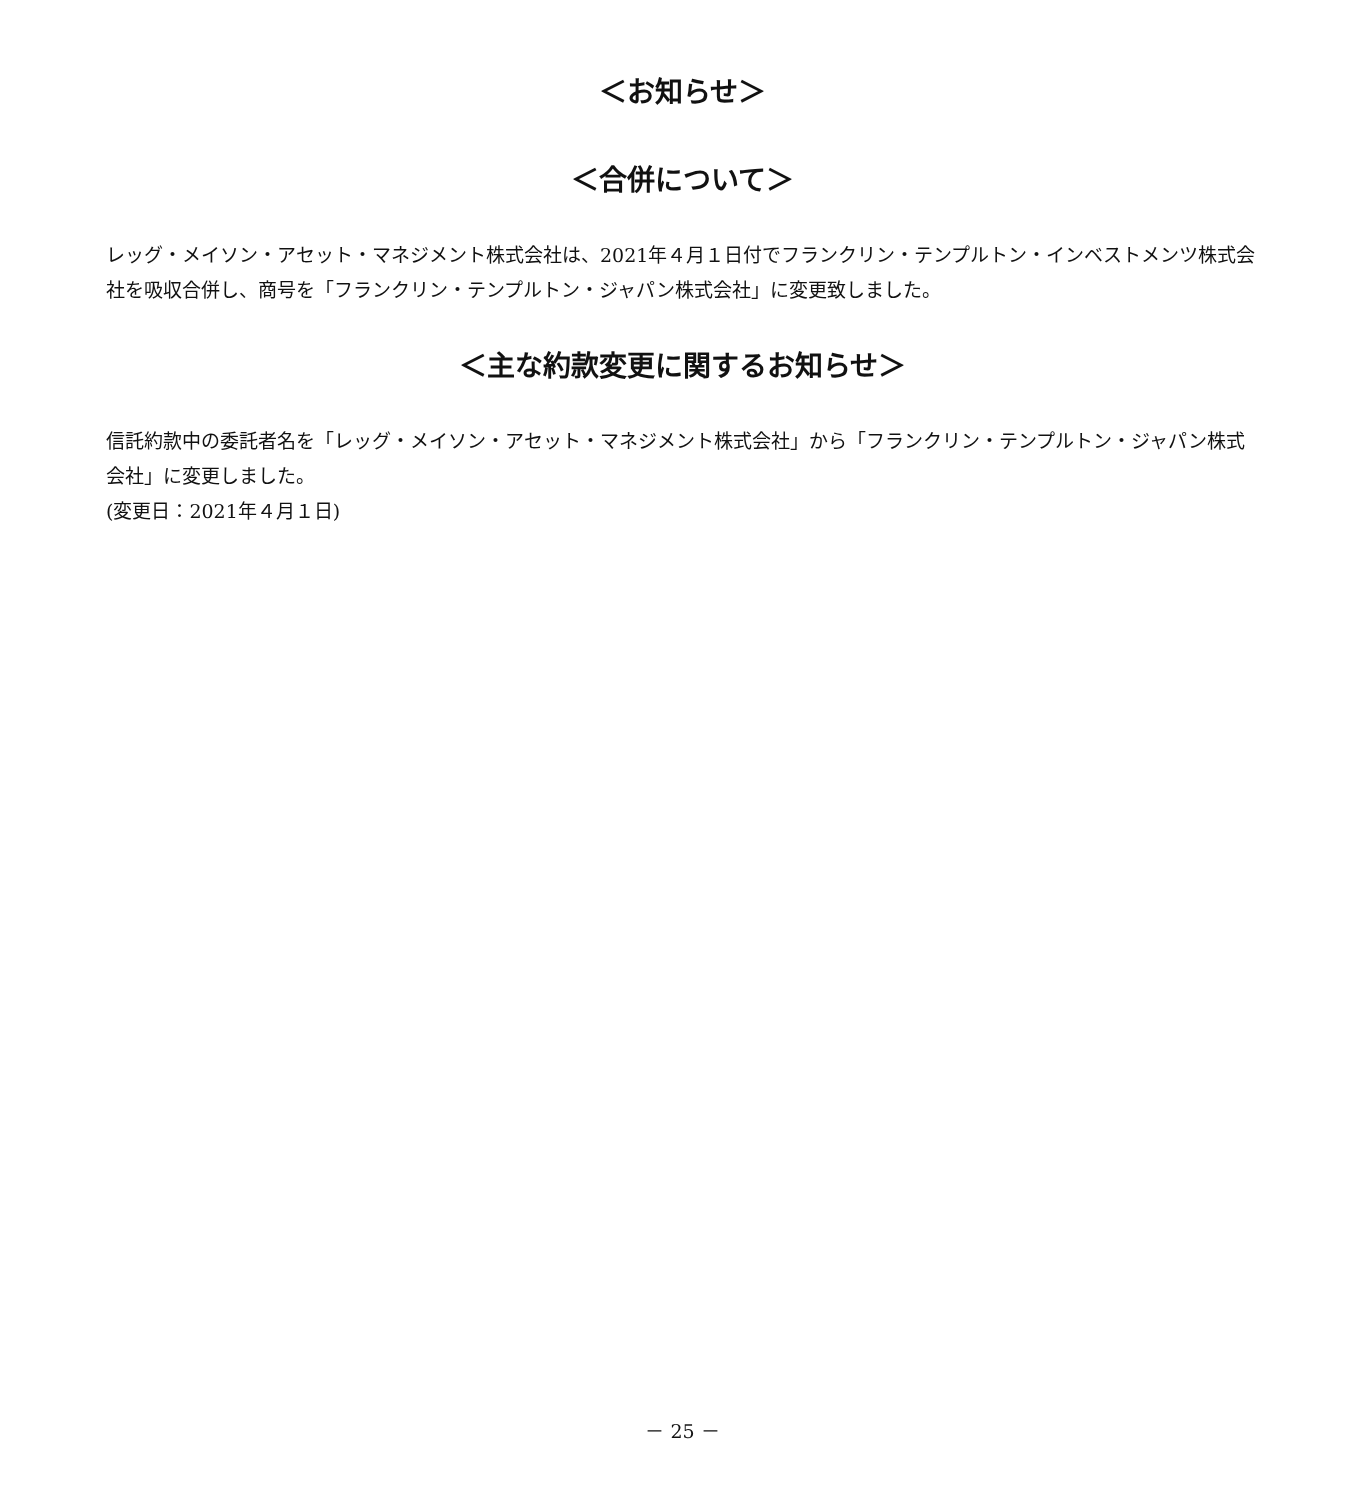＜お知らせ＞
＜合併について＞
レッグ・メイソン・アセット・マネジメント株式会社は、2021年４月１日付でフランクリン・テンプルトン・インベストメンツ株式会社を吸収合併し、商号を「フランクリン・テンプルトン・ジャパン株式会社」に変更致しました。
＜主な約款変更に関するお知らせ＞
信託約款中の委託者名を「レッグ・メイソン・アセット・マネジメント株式会社」から「フランクリン・テンプルトン・ジャパン株式会社」に変更しました。
(変更日：2021年４月１日)
－ 25 －